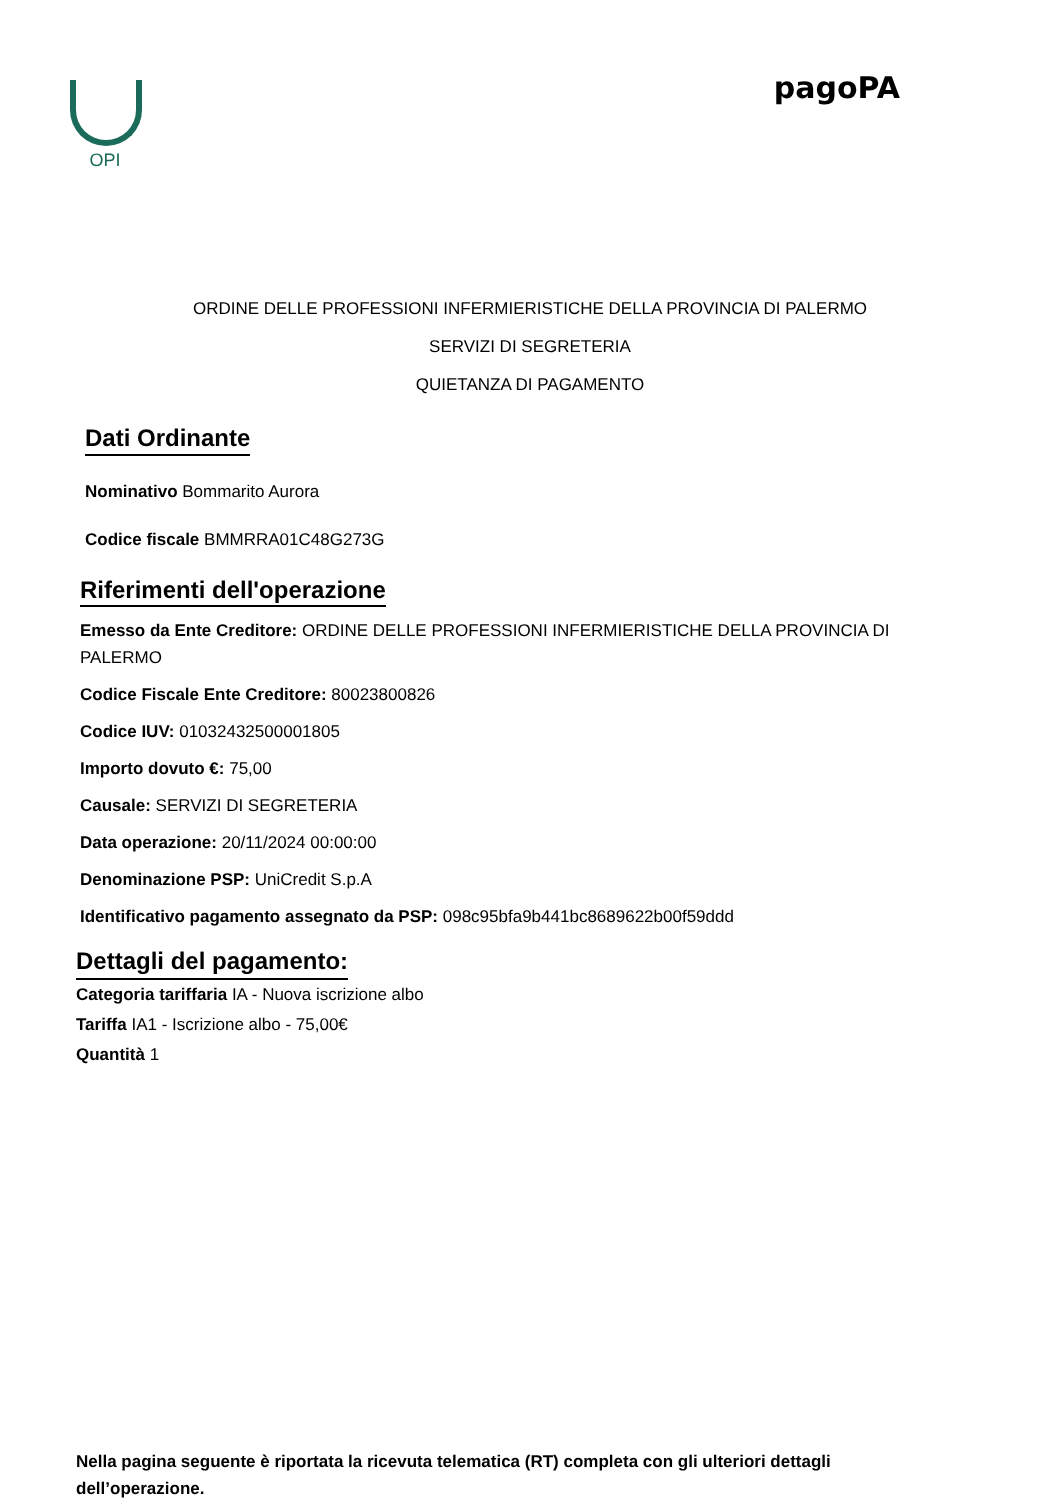OPI
pagoPA
ORDINE DELLE PROFESSIONI INFERMIERISTICHE DELLA PROVINCIA DI PALERMO
SERVIZI DI SEGRETERIA
QUIETANZA DI PAGAMENTO
Dati Ordinante
Nominativo Bommarito Aurora
Codice fiscale BMMRRA01C48G273G
Riferimenti dell'operazione
Emesso da Ente Creditore: ORDINE DELLE PROFESSIONI INFERMIERISTICHE DELLA PROVINCIA DI PALERMO
Codice Fiscale Ente Creditore: 80023800826
Codice IUV: 01032432500001805
Importo dovuto €: 75,00
Causale: SERVIZI DI SEGRETERIA
Data operazione: 20/11/2024 00:00:00
Denominazione PSP: UniCredit S.p.A
Identificativo pagamento assegnato da PSP: 098c95bfa9b441bc8689622b00f59ddd
Dettagli del pagamento:
Categoria tariffaria IA - Nuova iscrizione albo
Tariffa IA1 - Iscrizione albo - 75,00€
Quantità 1
Nella pagina seguente è riportata la ricevuta telematica (RT) completa con gli ulteriori dettagli dell’operazione.